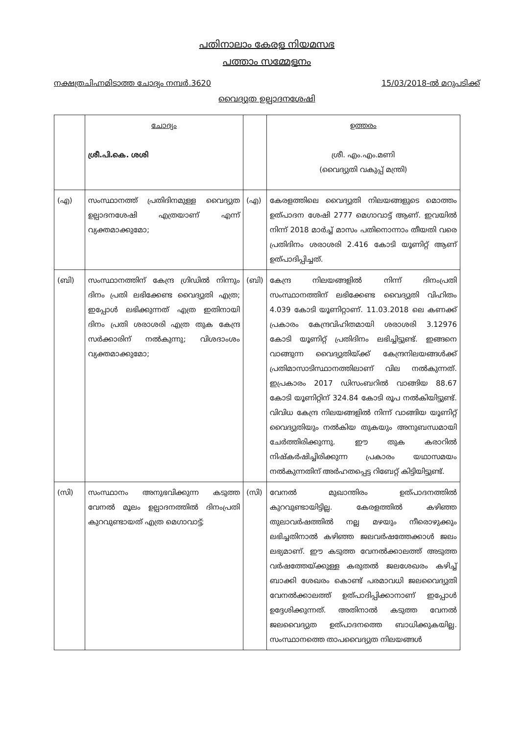പതിനാലാം കേരള നിയമസഭ
പത്താം സമ്മേളനം
നക്ഷത്രചിഹ്നമിടാത്ത ചോദ്യം നമ്പർ.3620 15/03/2018-ൽ മറുപടിക്ക്
വൈദ്യുത ഉല്പാദനശേഷി
| | ചോദ്യം ശ്രീ.പി.കെ. ശശി | | ഉത്തരം ശ്രീ. എം.എം.മണി (വൈദ്യുതി വകുപ്പ് മന്ത്രി) |
| (എ) | സംസ്ഥാനത്ത് പ്രതിദിനമുള്ള വൈദ്യുത ഉല്പാദനശേഷി എത്രയാണ് എന്ന് വ്യക്തമാക്കുമോ; | (എ) | കേരളത്തിലെ വൈദ്യുതി നിലയങ്ങളുടെ മൊത്തം ഉത്പാദന ശേഷി 2777 മെഗാവാട്ട് ആണ്. ഇവയിൽ നിന്ന് 2018 മാർച്ച് മാസം പതിനൊന്നാം തീയതി വരെ പ്രതിദിനം ശരാശരി 2.416 കോടി യൂണിറ്റ് ആണ് ഉത്പാദിപ്പിച്ചത്. |
| (ബി) | സംസ്ഥാനത്തിന് കേന്ദ്ര ഗ്രിഡിൽ നിന്നും ദിനം പ്രതി ലഭിക്കേണ്ട വൈദ്യുതി എത്ര; ഇപ്പോൾ ലഭിക്കുന്നത് എത്ര ഇതിനായി ദിനം പ്രതി ശരാശരി എത്ര തുക കേന്ദ്ര സർക്കാരിന് നൽകുന്നു; വിശദാംശം വ്യക്തമാക്കുമോ; | (ബി) | കേന്ദ്ര നിലയങ്ങളിൽ നിന്ന് ദിനംപ്രതി സംസ്ഥാനത്തിന് ലഭിക്കേണ്ട വൈദ്യുതി വിഹിതം 4.039 കോടി യൂണിറ്റാണ്. 11.03.2018 ലെ കണക്ക് പ്രകാരം കേന്ദ്രവിഹിതമായി ശരാശരി 3.12976 കോടി യൂണിറ്റ് പ്രതിദിനം ലഭിച്ചിട്ടുണ്ട്. ഇങ്ങനെ വാങ്ങുന്ന വൈദ്യുതിയ്ക്ക് കേന്ദ്രനിലയങ്ങൾക്ക് പ്രതിമാസാടിസ്ഥാനത്തിലാണ് വില നൽകുന്നത്. ഇപ്രകാരം 2017 ഡിസംബറിൽ വാങ്ങിയ 88.67 കോടി യൂണിറ്റിന് 324.84 കോടി രൂപ നൽകിയിട്ടുണ്ട്. വിവിധ കേന്ദ്ര നിലയങ്ങളിൽ നിന്ന് വാങ്ങിയ യൂണിറ്റ് വൈദ്യുതിയും നൽകിയ തുകയും അനുബന്ധമായി ചേർത്തിരിക്കുന്നു. ഈ തുക കരാറിൽ നിഷ്കർഷിച്ചിരിക്കുന്ന പ്രകാരം യഥാസമയം നൽകുന്നതിന് അർഹതപ്പെട്ട റിബേറ്റ് കിട്ടിയിട്ടുണ്ട്. |
| (സി) | സംസ്ഥാനം അനുഭവിക്കുന്ന കടുത്ത വേനൽ മൂലം ഉല്പാദനത്തിൽ ദിനംപ്രതി കുറവുണ്ടായത് എത്ര മെഗാവാട്ട്; | (സി) | വേനൽ മുഖാന്തിരം ഉത്പാദനത്തിൽ കുറവുണ്ടായിട്ടില്ല. കേരളത്തിൽ കഴിഞ്ഞ തുലാവർഷത്തിൽ നല്ല മഴയും നീരൊഴുക്കും ലഭിച്ചതിനാൽ കഴിഞ്ഞ ജലവർഷത്തേക്കാൾ ജലം ലഭ്യമാണ്. ഈ കടുത്ത വേനൽക്കാലത്ത് അടുത്ത വർഷത്തേയ്ക്കുള്ള കരുതൽ ജലശേഖരം കഴിച്ച് ബാക്കി ശേഖരം കൊണ്ട് പരമാവധി ജലവൈദ്യുതി വേനൽക്കാലത്ത് ഉത്പാദിപ്പിക്കാനാണ് ഇപ്പോൾ ഉദ്ദേശിക്കുന്നത്. അതിനാൽ കടുത്ത വേനൽ ജലവൈദ്യുത ഉത്പാദനത്തെ ബാധിക്കുകയില്ല. സംസ്ഥാനത്തെ താപവൈദ്യുത നിലയങ്ങൾ |